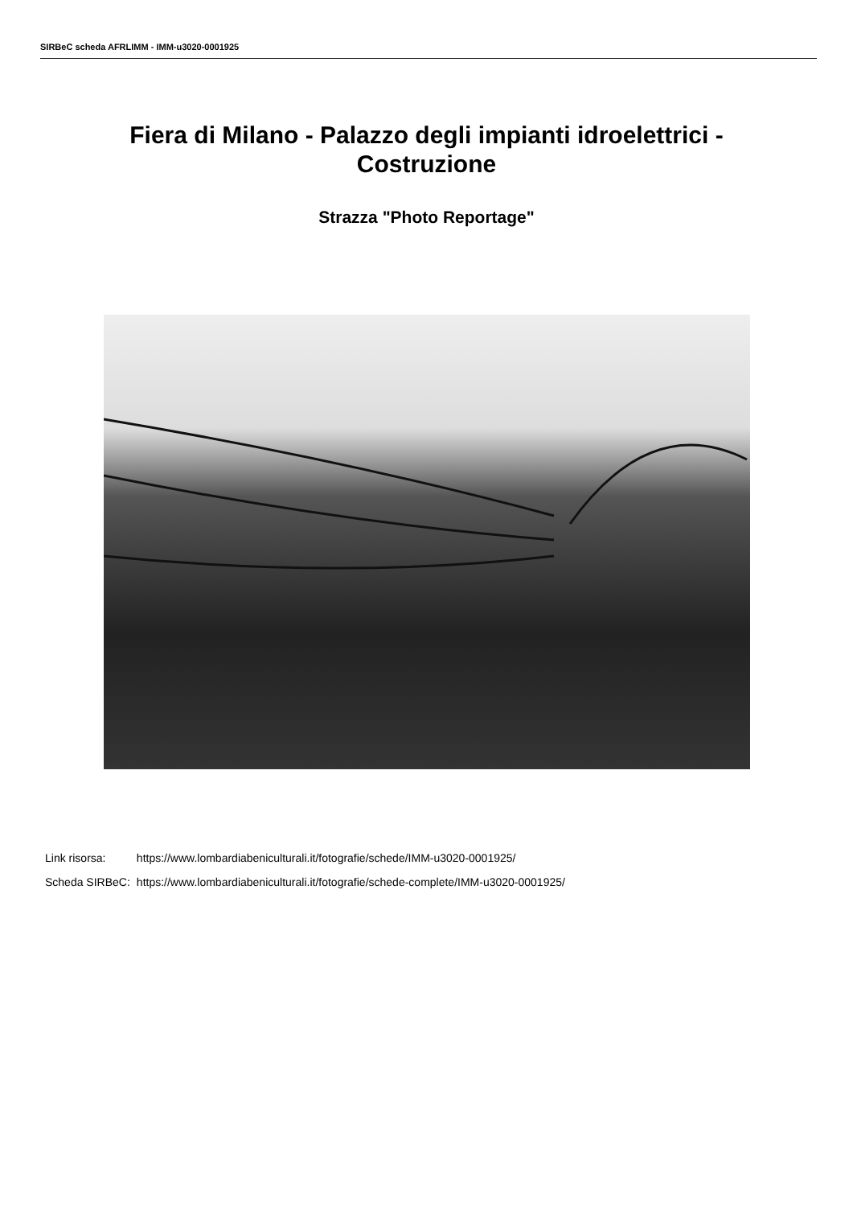SIRBeC scheda AFRLIMM - IMM-u3020-0001925
Fiera di Milano - Palazzo degli impianti idroelettrici -
Costruzione
Strazza "Photo Reportage"
| Link risorsa: | https://www.lombardiabeniculturali.it/fotografie/schede/IMM-u3020-0001925/ |
| Scheda SIRBeC: | https://www.lombardiabeniculturali.it/fotografie/schede-complete/IMM-u3020-0001925/ |